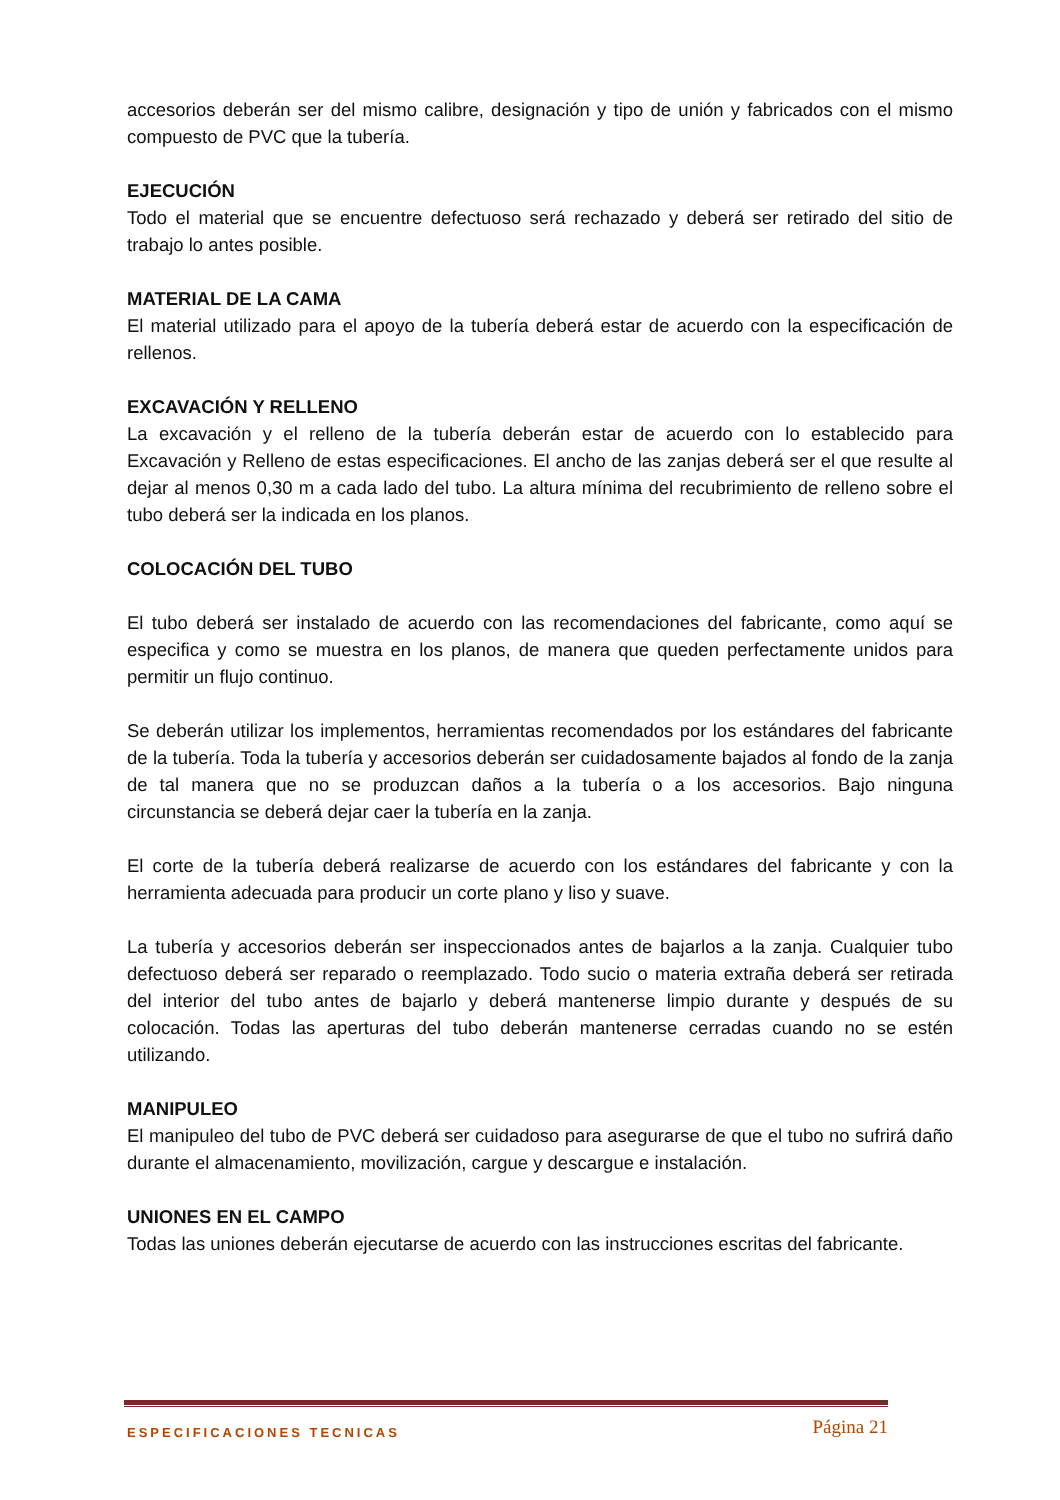accesorios deberán ser del mismo calibre, designación y tipo de unión y fabricados con el mismo compuesto de PVC que la tubería.
EJECUCIÓN
Todo el material que se encuentre defectuoso será rechazado y deberá ser retirado del sitio de trabajo lo antes posible.
MATERIAL DE LA CAMA
El material utilizado para el apoyo de la tubería deberá estar de acuerdo con la especificación de rellenos.
EXCAVACIÓN Y RELLENO
La excavación y el relleno de la tubería deberán estar de acuerdo con lo establecido para Excavación y Relleno de estas especificaciones. El ancho de las zanjas deberá ser el que resulte al dejar al menos 0,30 m a cada lado del tubo. La altura mínima del recubrimiento de relleno sobre el tubo deberá ser la indicada en los planos.
COLOCACIÓN DEL TUBO
El tubo deberá ser instalado de acuerdo con las recomendaciones del fabricante, como aquí se especifica y como se muestra en los planos, de manera que queden perfectamente unidos para permitir un flujo continuo.
Se deberán utilizar los implementos, herramientas recomendados por los estándares del fabricante de la tubería. Toda la tubería y accesorios deberán ser cuidadosamente bajados al fondo de la zanja de tal manera que no se produzcan daños a la tubería o a los accesorios. Bajo ninguna circunstancia se deberá dejar caer la tubería en la zanja.
El corte de la tubería deberá realizarse de acuerdo con los estándares del fabricante y con la herramienta adecuada para producir un corte plano y liso y suave.
La tubería y accesorios deberán ser inspeccionados antes de bajarlos a la zanja. Cualquier tubo defectuoso deberá ser reparado o reemplazado. Todo sucio o materia extraña deberá ser retirada del interior del tubo antes de bajarlo y deberá mantenerse limpio durante y después de su colocación. Todas las aperturas del tubo deberán mantenerse cerradas cuando no se estén utilizando.
MANIPULEO
El manipuleo del tubo de PVC deberá ser cuidadoso para asegurarse de que el tubo no sufrirá daño durante el almacenamiento, movilización, cargue y descargue e instalación.
UNIONES EN EL CAMPO
Todas las uniones deberán ejecutarse de acuerdo con las instrucciones escritas del fabricante.
ESPECIFICACIONES TECNICAS Página 21